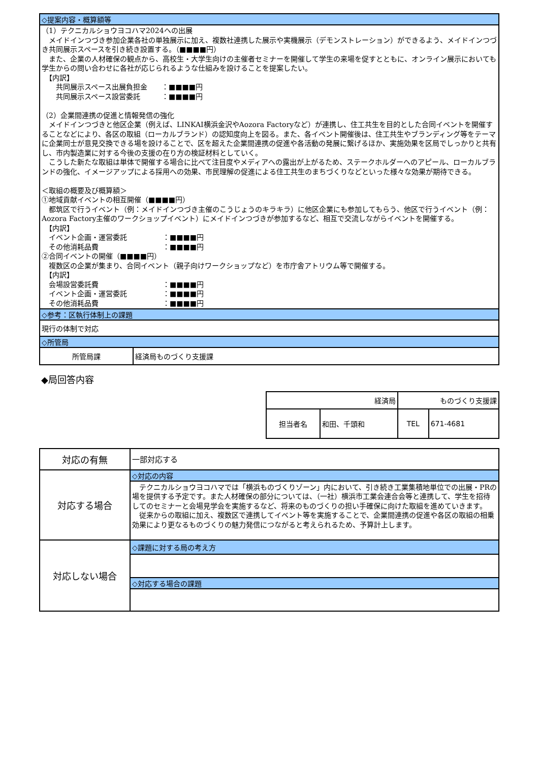| ◇提案内容・概算額等 | |
| （1）テクニカルショウヨコハマ2024への出展 メイドインつづき参加企業各社の単独展示に加え、複数社連携した展示や実機展示（デモンストレーション）ができるよう、メイドインつづき共同展示スペースを引き続き設置する。（■■■■円） また、企業の人材確保の観点から、高校生・大学生向けの主催者セミナーを開催して学生の来場を促すとともに、オンライン展示においても学生からの問い合わせに各社が応じられるような仕組みを設けることを提案したい。 【内訳】 共同展示スペース出展負担金 ：■■■■円 共同展示スペース設営委託 ：■■■■円 （2）企業間連携の促進と情報発信の強化 メイドインつづきと他区企業（例えば、LINKAI横浜金沢やAozora Factoryなど）が連携し、住工共生を目的とした合同イベントを開催することなどにより、各区の取組（ローカルブランド）の認知度向上を図る。また、各イベント開催後は、住工共生やブランディング等をテーマに企業同士が意見交換できる場を設けることで、区を超えた企業間連携の促進や各活動の発展に繋げるほか、実施効果を区局でしっかりと共有し、市内製造業に対する今後の支援の在り方の検証材料としていく。 こうした新たな取組は単体で開催する場合に比べて注目度やメディアへの露出が上がるため、ステークホルダーへのアピール、ローカルブランドの強化、イメージアップによる採用への効果、市民理解の促進による住工共生のまちづくりなどといった様々な効果が期待できる。 ＜取組の概要及び概算額＞ ①地域貢献イベントの相互開催（■■■■円） 都筑区で行うイベント（例：メイドインつづき主催のこうじょうのキラキラ）に他区企業にも参加してもらう、他区で行うイベント（例：Aozora Factory主催のワークショップイベント）にメイドインつづきが参加するなど、相互で交流しながらイベントを開催する。 【内訳】 イベント企画・運営委託 ：■■■■円 その他消耗品費 ：■■■■円 ②合同イベントの開催（■■■■円） 複数区の企業が集まり、合同イベント（親子向けワークショップなど）を市庁舎アトリウム等で開催する。 【内訳】 会場設営委託費 ：■■■■円 イベント企画・運営委託 ：■■■■円 その他消耗品費 ：■■■■円 | |
| ◇参考：区執行体制上の課題 | |
| 現行の体制で対応 | |
| ◇所管局 | |
| 所管局課 | 経済局ものづくり支援課 |
◆局回答内容
| 経済局 | | ものづくり支援課 | |
| 担当者名 | 和田、千頭和 | TEL | 671-4681 |
| 対応の有無 | 一部対応する |
| 対応する場合 | ◇対応の内容 テクニカルショウヨコハマでは「横浜ものづくりゾーン」内において、引き続き工業集積地単位での出展・PRの場を提供する予定です。また人材確保の部分については、（一社）横浜市工業会連合会等と連携して、学生を招待してのセミナーと会場見学会を実施するなど、将来のものづくりの担い手確保に向けた取組を進めていきます。 従来からの取組に加え、複数区で連携してイベント等を実施することで、企業間連携の促進や各区の取組の相乗効果により更なるものづくりの魅力発信につながると考えられるため、予算計上します。 |
| 対応しない場合 | ◇課題に対する局の考え方 ◇対応する場合の課題 |